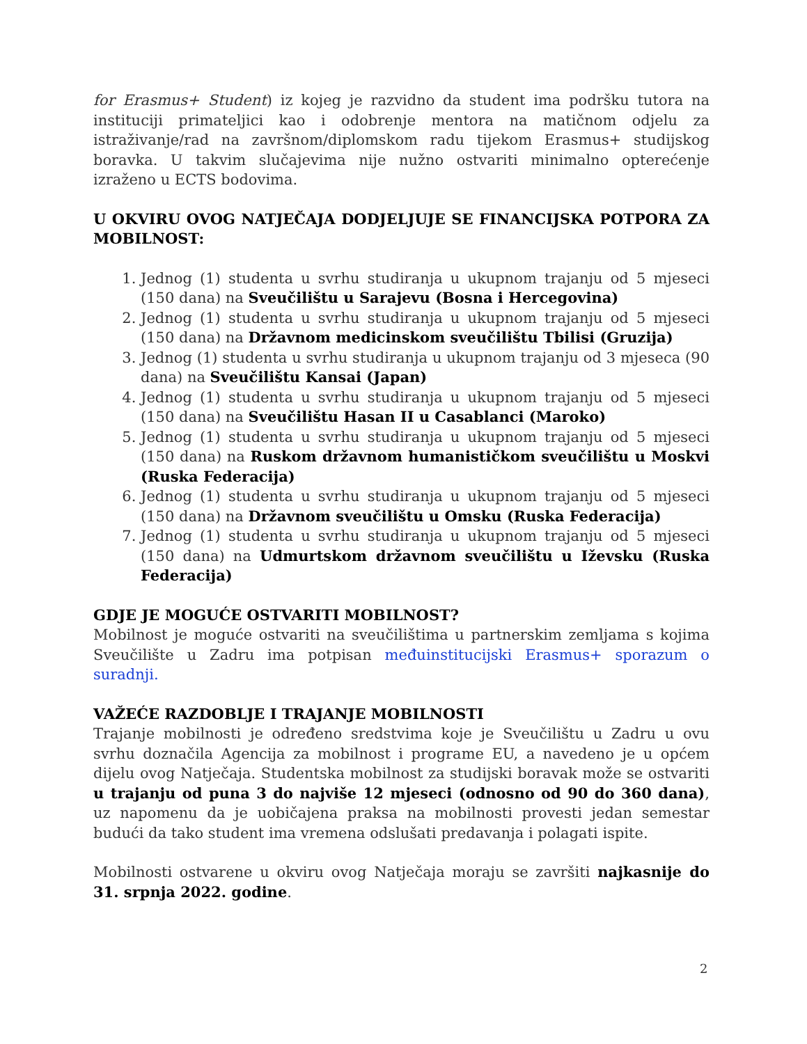for Erasmus+ Student) iz kojeg je razvidno da student ima podršku tutora na instituciji primateljici kao i odobrenje mentora na matičnom odjelu za istraživanje/rad na završnom/diplomskom radu tijekom Erasmus+ studijskog boravka. U takvim slučajevima nije nužno ostvariti minimalno opterećenje izraženo u ECTS bodovima.
U OKVIRU OVOG NATJEČAJA DODJELJUJE SE FINANCIJSKA POTPORA ZA MOBILNOST:
1. Jednog (1) studenta u svrhu studiranja u ukupnom trajanju od 5 mjeseci (150 dana) na Sveučilištu u Sarajevu (Bosna i Hercegovina)
2. Jednog (1) studenta u svrhu studiranja u ukupnom trajanju od 5 mjeseci (150 dana) na Državnom medicinskom sveučilištu Tbilisi (Gruzija)
3. Jednog (1) studenta u svrhu studiranja u ukupnom trajanju od 3 mjeseca (90 dana) na Sveučilištu Kansai (Japan)
4. Jednog (1) studenta u svrhu studiranja u ukupnom trajanju od 5 mjeseci (150 dana) na Sveučilištu Hasan II u Casablanci (Maroko)
5. Jednog (1) studenta u svrhu studiranja u ukupnom trajanju od 5 mjeseci (150 dana) na Ruskom državnom humanističkom sveučilištu u Moskvi (Ruska Federacija)
6. Jednog (1) studenta u svrhu studiranja u ukupnom trajanju od 5 mjeseci (150 dana) na Državnom sveučilištu u Omsku (Ruska Federacija)
7. Jednog (1) studenta u svrhu studiranja u ukupnom trajanju od 5 mjeseci (150 dana) na Udmurtskom državnom sveučilištu u Iževsku (Ruska Federacija)
GDJE JE MOGUĆE OSTVARITI MOBILNOST?
Mobilnost je moguće ostvariti na sveučilištima u partnerskim zemljama s kojima Sveučilište u Zadru ima potpisan međuinstitucijski Erasmus+ sporazum o suradnji.
VAŽEĆE RAZDOBLJE I TRAJANJE MOBILNOSTI
Trajanje mobilnosti je određeno sredstvima koje je Sveučilištu u Zadru u ovu svrhu doznačila Agencija za mobilnost i programe EU, a navedeno je u općem dijelu ovog Natječaja. Studentska mobilnost za studijski boravak može se ostvariti u trajanju od puna 3 do najviše 12 mjeseci (odnosno od 90 do 360 dana), uz napomenu da je uobičajena praksa na mobilnosti provesti jedan semestar budući da tako student ima vremena odslušati predavanja i polagati ispite.
Mobilnosti ostvarene u okviru ovog Natječaja moraju se završiti najkasnije do 31. srpnja 2022. godine.
2